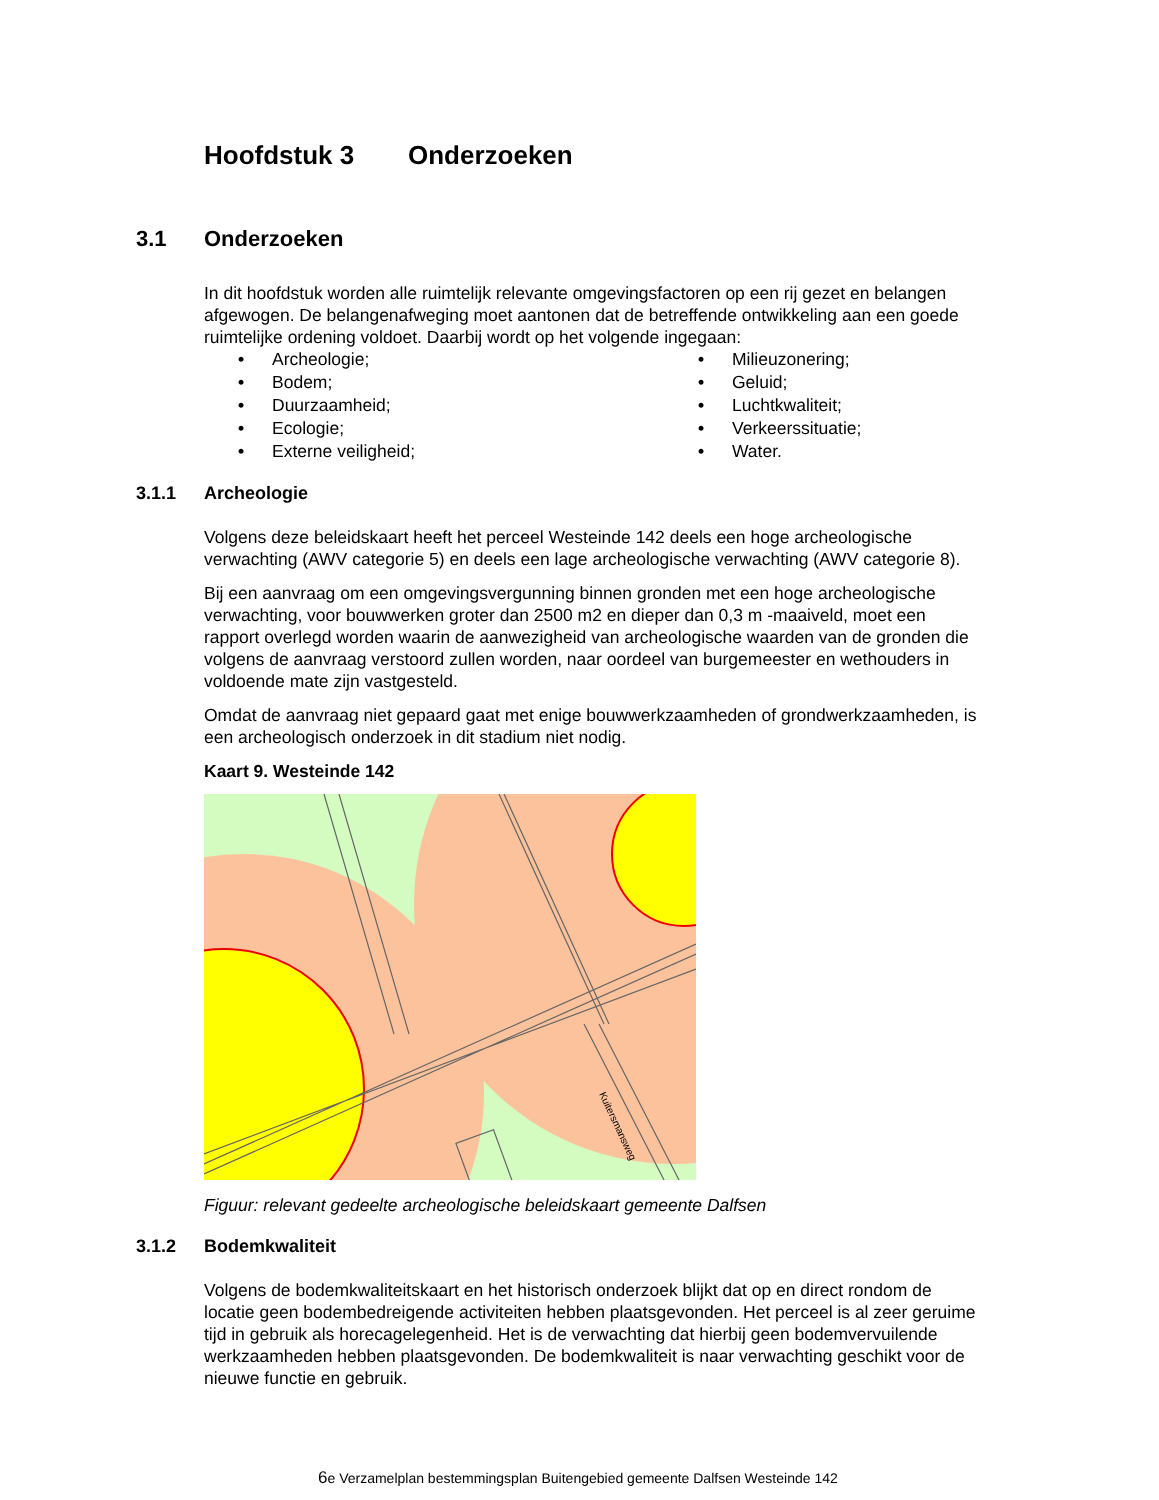Hoofdstuk 3 Onderzoeken
3.1 Onderzoeken
In dit hoofdstuk worden alle ruimtelijk relevante omgevingsfactoren op een rij gezet en belangen afgewogen. De belangenafweging moet aantonen dat de betreffende ontwikkeling aan een goede ruimtelijke ordening voldoet. Daarbij wordt op het volgende ingegaan:
• Archeologie;
• Milieuzonering;
• Bodem;
• Geluid;
• Duurzaamheid;
• Luchtkwaliteit;
• Ecologie;
• Verkeerssituatie;
• Externe veiligheid;
• Water.
3.1.1 Archeologie
Volgens deze beleidskaart heeft het perceel Westeinde 142 deels een hoge archeologische verwachting (AWV categorie 5) en deels een lage archeologische verwachting (AWV categorie 8).
Bij een aanvraag om een omgevingsvergunning binnen gronden met een hoge archeologische verwachting, voor bouwwerken groter dan 2500 m2 en dieper dan 0,3 m -maaiveld, moet een rapport overlegd worden waarin de aanwezigheid van archeologische waarden van de gronden die volgens de aanvraag verstoord zullen worden, naar oordeel van burgemeester en wethouders in voldoende mate zijn vastgesteld.
Omdat de aanvraag niet gepaard gaat met enige bouwwerkzaamheden of grondwerkzaamheden, is een archeologisch onderzoek in dit stadium niet nodig.
Kaart 9. Westeinde 142
Kuitersmansweg
Figuur: relevant gedeelte archeologische beleidskaart gemeente Dalfsen
3.1.2 Bodemkwaliteit
Volgens de bodemkwaliteitskaart en het historisch onderzoek blijkt dat op en direct rondom de locatie geen bodembedreigende activiteiten hebben plaatsgevonden. Het perceel is al zeer geruime tijd in gebruik als horecagelegenheid. Het is de verwachting dat hierbij geen bodemvervuilende werkzaamheden hebben plaatsgevonden. De bodemkwaliteit is naar verwachting geschikt voor de nieuwe functie en gebruik.
6e Verzamelplan bestemmingsplan Buitengebied gemeente Dalfsen Westeinde 142